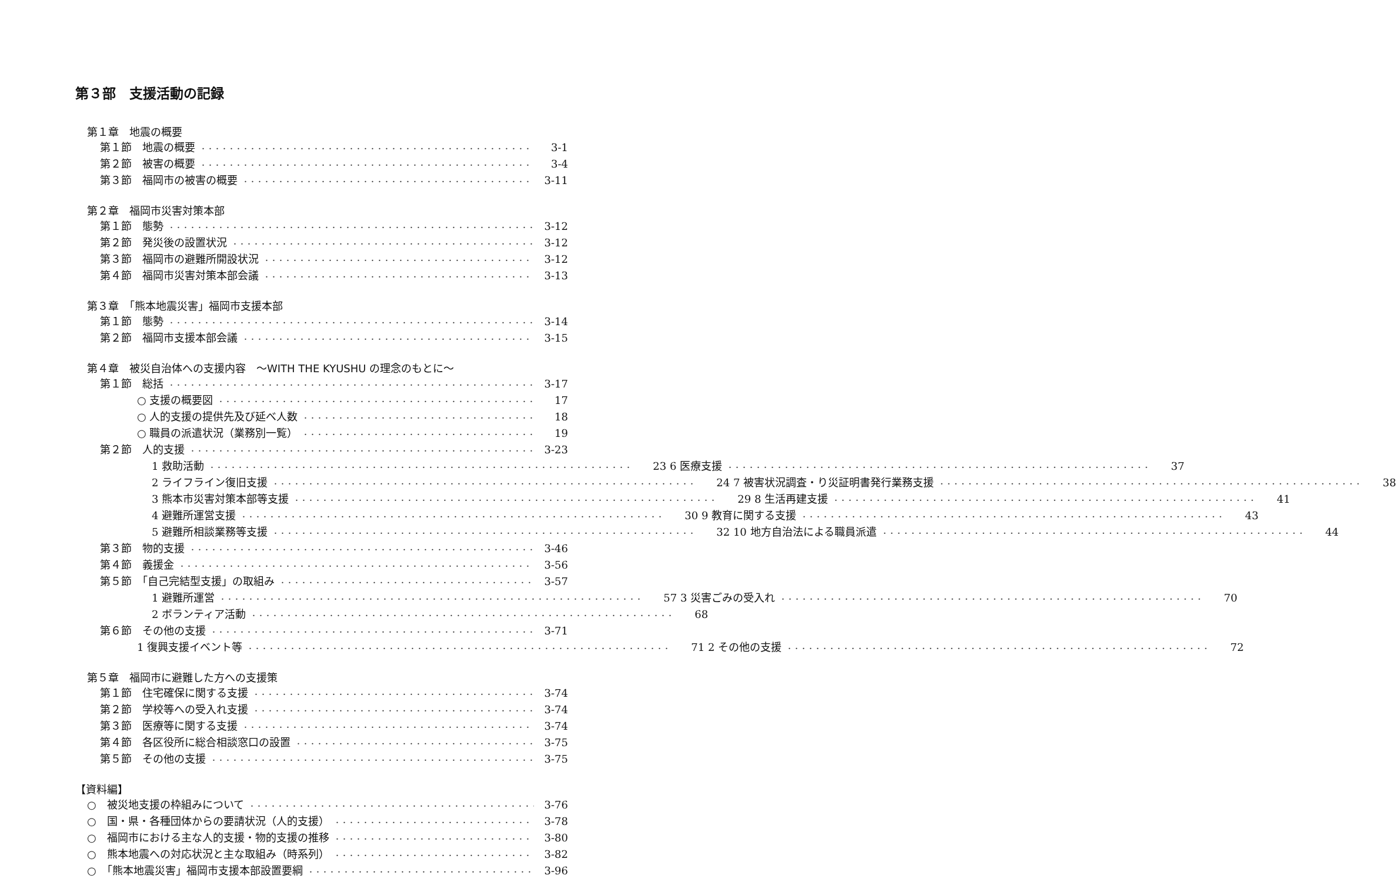第３部　支援活動の記録
第１章　地震の概要
第１節　地震の概要 3-1
第２節　被害の概要 3-4
第３節　福岡市の被害の概要 3-11
第２章　福岡市災害対策本部
第１節　態勢 3-12
第２節　発災後の設置状況 3-12
第３節　福岡市の避難所開設状況 3-12
第４節　福岡市災害対策本部会議 3-13
第３章　「熊本地震災害」福岡市支援本部
第１節　態勢 3-14
第２節　福岡市支援本部会議 3-15
第４章　被災自治体への支援内容　～WITH THE KYUSHU の理念のもとに～
第１節　総括 3-17
○ 支援の概要図 17
○ 人的支援の提供先及び延べ人数 18
○ 職員の派遣状況（業務別一覧） 19
第２節　人的支援 3-23
1 救助活動 23 6 医療支援 37
2 ライフライン復旧支援 24 7 被害状況調査・り災証明書発行業務支援 38
3 熊本市災害対策本部等支援 29 8 生活再建支援 41
4 避難所運営支援 30 9 教育に関する支援 43
5 避難所相談業務等支援 32 10 地方自治法による職員派遣 44
第３節　物的支援 3-46
第４節　義援金 3-56
第５節　「自己完結型支援」の取組み 3-57
1 避難所運営 57 3 災害ごみの受入れ 70
2 ボランティア活動 68
第６節　その他の支援 3-71
1 復興支援イベント等 71 2 その他の支援 72
第５章　福岡市に避難した方への支援策
第１節　住宅確保に関する支援 3-74
第２節　学校等への受入れ支援 3-74
第３節　医療等に関する支援 3-74
第４節　各区役所に総合相談窓口の設置 3-75
第５節　その他の支援 3-75
【資料編】
○　被災地支援の枠組みについて 3-76
○　国・県・各種団体からの要請状況（人的支援） 3-78
○　福岡市における主な人的支援・物的支援の推移 3-80
○　熊本地震への対応状況と主な取組み（時系列） 3-82
○　「熊本地震災害」福岡市支援本部設置要綱 3-96